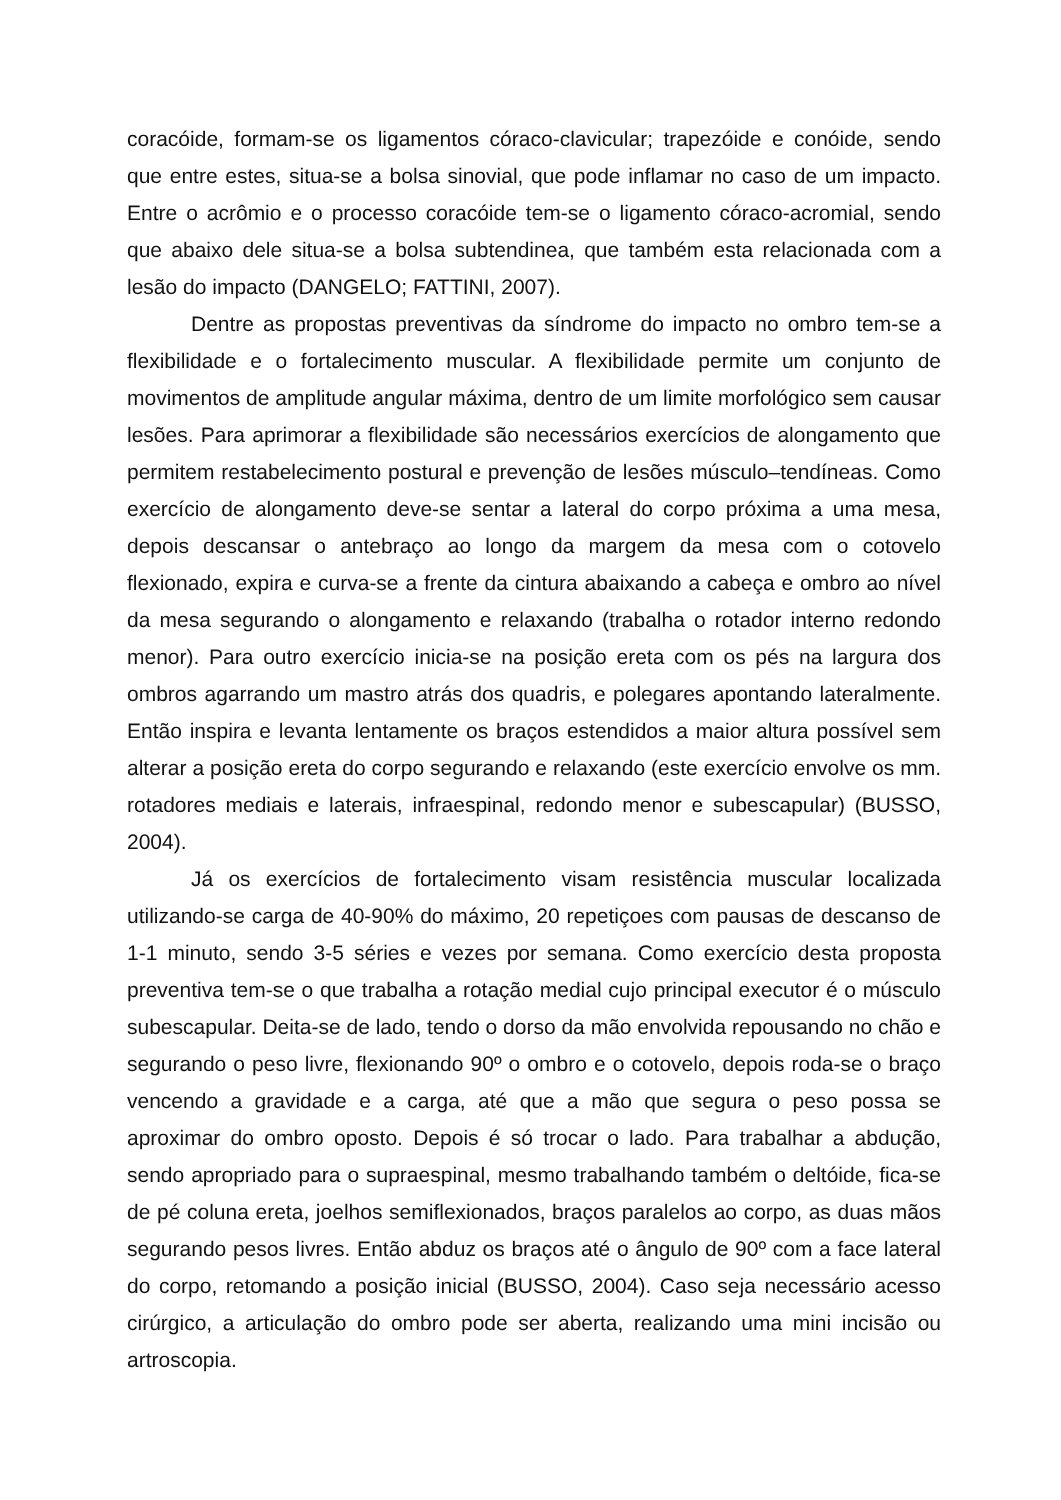coracóide, formam-se os ligamentos córaco-clavicular; trapezóide e conóide, sendo que entre estes, situa-se a bolsa sinovial, que pode inflamar no caso de um impacto. Entre o acrômio e o processo coracóide tem-se o ligamento córaco-acromial, sendo que abaixo dele situa-se a bolsa subtendinea, que também esta relacionada com a lesão do impacto (DANGELO; FATTINI, 2007).
Dentre as propostas preventivas da síndrome do impacto no ombro tem-se a flexibilidade e o fortalecimento muscular. A flexibilidade permite um conjunto de movimentos de amplitude angular máxima, dentro de um limite morfológico sem causar lesões. Para aprimorar a flexibilidade são necessários exercícios de alongamento que permitem restabelecimento postural e prevenção de lesões músculo–tendíneas. Como exercício de alongamento deve-se sentar a lateral do corpo próxima a uma mesa, depois descansar o antebraço ao longo da margem da mesa com o cotovelo flexionado, expira e curva-se a frente da cintura abaixando a cabeça e ombro ao nível da mesa segurando o alongamento e relaxando (trabalha o rotador interno redondo menor). Para outro exercício inicia-se na posição ereta com os pés na largura dos ombros agarrando um mastro atrás dos quadris, e polegares apontando lateralmente. Então inspira e levanta lentamente os braços estendidos a maior altura possível sem alterar a posição ereta do corpo segurando e relaxando (este exercício envolve os mm. rotadores mediais e laterais, infraespinal, redondo menor e subescapular) (BUSSO, 2004).
Já os exercícios de fortalecimento visam resistência muscular localizada utilizando-se carga de 40-90% do máximo, 20 repetiçoes com pausas de descanso de 1-1 minuto, sendo 3-5 séries e vezes por semana. Como exercício desta proposta preventiva tem-se o que trabalha a rotação medial cujo principal executor é o músculo subescapular. Deita-se de lado, tendo o dorso da mão envolvida repousando no chão e segurando o peso livre, flexionando 90º o ombro e o cotovelo, depois roda-se o braço vencendo a gravidade e a carga, até que a mão que segura o peso possa se aproximar do ombro oposto. Depois é só trocar o lado. Para trabalhar a abdução, sendo apropriado para o supraespinal, mesmo trabalhando também o deltóide, fica-se de pé coluna ereta, joelhos semiflexionados, braços paralelos ao corpo, as duas mãos segurando pesos livres. Então abduz os braços até o ângulo de 90º com a face lateral do corpo, retomando a posição inicial (BUSSO, 2004). Caso seja necessário acesso cirúrgico, a articulação do ombro pode ser aberta, realizando uma mini incisão ou artroscopia.